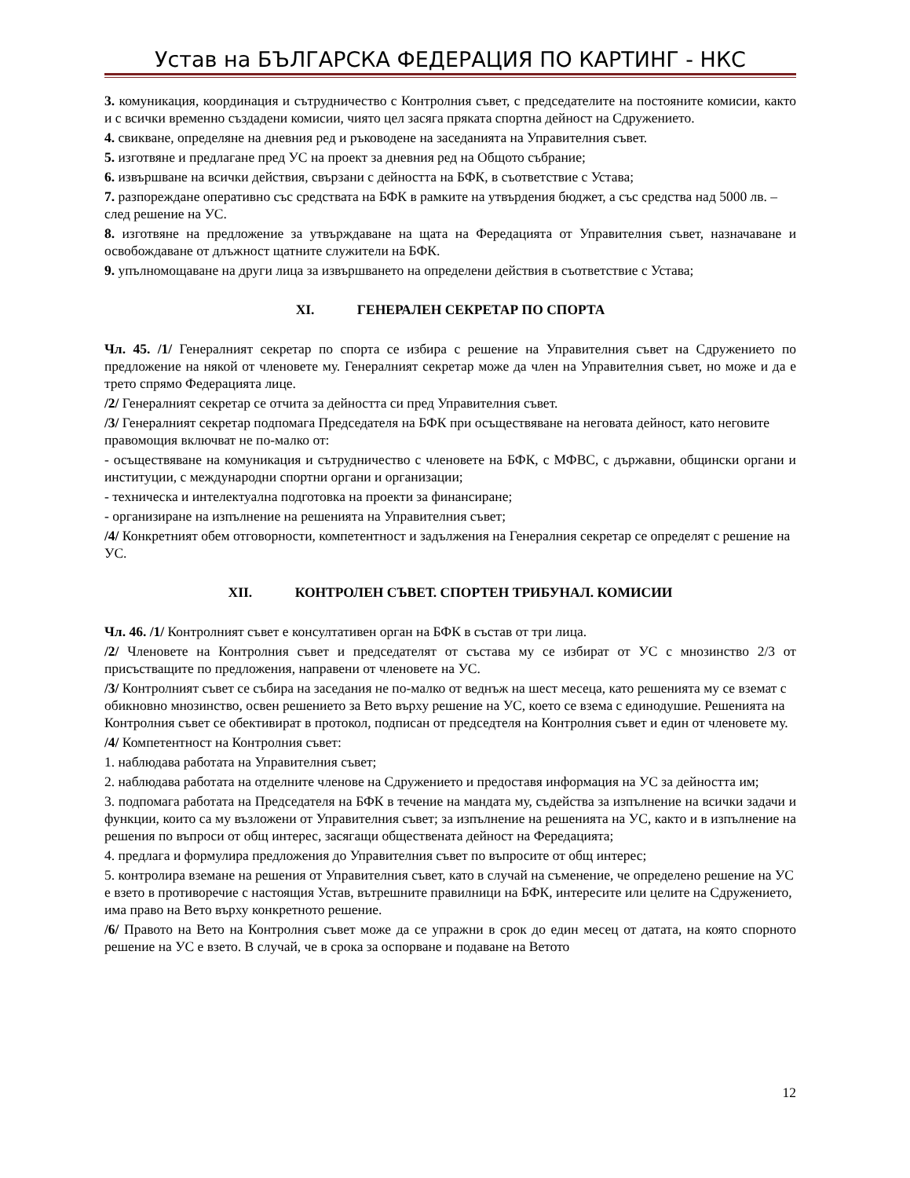Устав на БЪЛГАРСКА ФЕДЕРАЦИЯ ПО КАРТИНГ - НКС
3. комуникация, координация и сътрудничество с Контролния съвет, с председателите на постояните комисии, както и с всички временно създадени комисии, чиято цел засяга пряката спортна дейност на Сдружението.
4. свикване, определяне на дневния ред и ръководене на заседанията на Управителния съвет.
5. изготвяне и предлагане пред УС на проект за дневния ред на Общото събрание;
6. извършване на всички действия, свързани с дейността на БФК, в съответствие с Устава;
7. разпореждане оперативно със средствата на БФК в рамките на утвърдения бюджет, а със средства над 5000 лв. – след решение на УС.
8. изготвяне на предложение за утвърждаване на щата на Фередацията от Управителния съвет, назначаване и освобождаване от длъжност щатните служители на БФК.
9. упълномощаване на други лица за извършването на определени действия в съответствие с Устава;
XI. ГЕНЕРАЛЕН СЕКРЕТАР ПО СПОРТА
Чл. 45. /1/ Генералният секретар по спорта се избира с решение на Управителния съвет на Сдружението по предложение на някой от членовете му. Генералният секретар може да член на Управителния съвет, но може и да е трето спрямо Федерацията лице.
/2/ Генералният секретар се отчита за дейността си пред Управителния съвет.
/3/ Генералният секретар подпомага Председателя на БФК при осъществяване на неговата дейност, като неговите правомощия включват не по-малко от:
- осъществяване на комуникация и сътрудничество с членовете на БФК, с МФВС, с държавни, общински органи и институции, с международни спортни органи и организации;
- техническа и интелектуална подготовка на проекти за финансиране;
- организиране на изпълнение на решенията на Управителния съвет;
/4/ Конкретният обем отговорности, компетентност и задължения на Генералния секретар се определят с решение на УС.
XII. КОНТРОЛЕН СЪВЕТ. СПОРТЕН ТРИБУНАЛ. КОМИСИИ
Чл. 46. /1/ Контролният съвет е консултативен орган на БФК в състав от три лица.
/2/ Членовете на Контролния съвет и председателят от състава му се избират от УС с мнозинство 2/3 от присъстващите по предложения, направени от членовете на УС.
/3/ Контролният съвет се събира на заседания не по-малко от веднъж на шест месеца, като решенията му се вземат с обикновно мнозинство, освен решението за Вето върху решение на УС, което се взема с единодушие. Решенията на Контролния съвет се обективират в протокол, подписан от председтеля на Контролния съвет и един от членовете му.
/4/ Компетентност на Контролния съвет:
1. наблюдава работата на Управителния съвет;
2. наблюдава работата на отделните членове на Сдружението и предоставя информация на УС за дейността им;
3. подпомага работата на Председателя на БФК в течение на мандата му, съдейства за изпълнение на всички задачи и функции, които са му възложени от Управителния съвет; за изпълнение на решенията на УС, както и в изпълнение на решения по въпроси от общ интерес, засягащи обществената дейност на Фередацията;
4. предлага и формулира предложения до Управителния съвет по въпросите от общ интерес;
5. контролира вземане на решения от Управителния съвет, като в случай на съменение, че определено решение на УС е взето в противоречие с настоящия Устав, вътрешните правилници на БФК, интересите или целите на Сдружението, има право на Вето върху конкретното решение.
/6/ Правото на Вето на Контролния съвет може да се упражни в срок до един месец от датата, на която спорното решение на УС е взето. В случай, че в срока за оспорване и подаване на Ветото
12